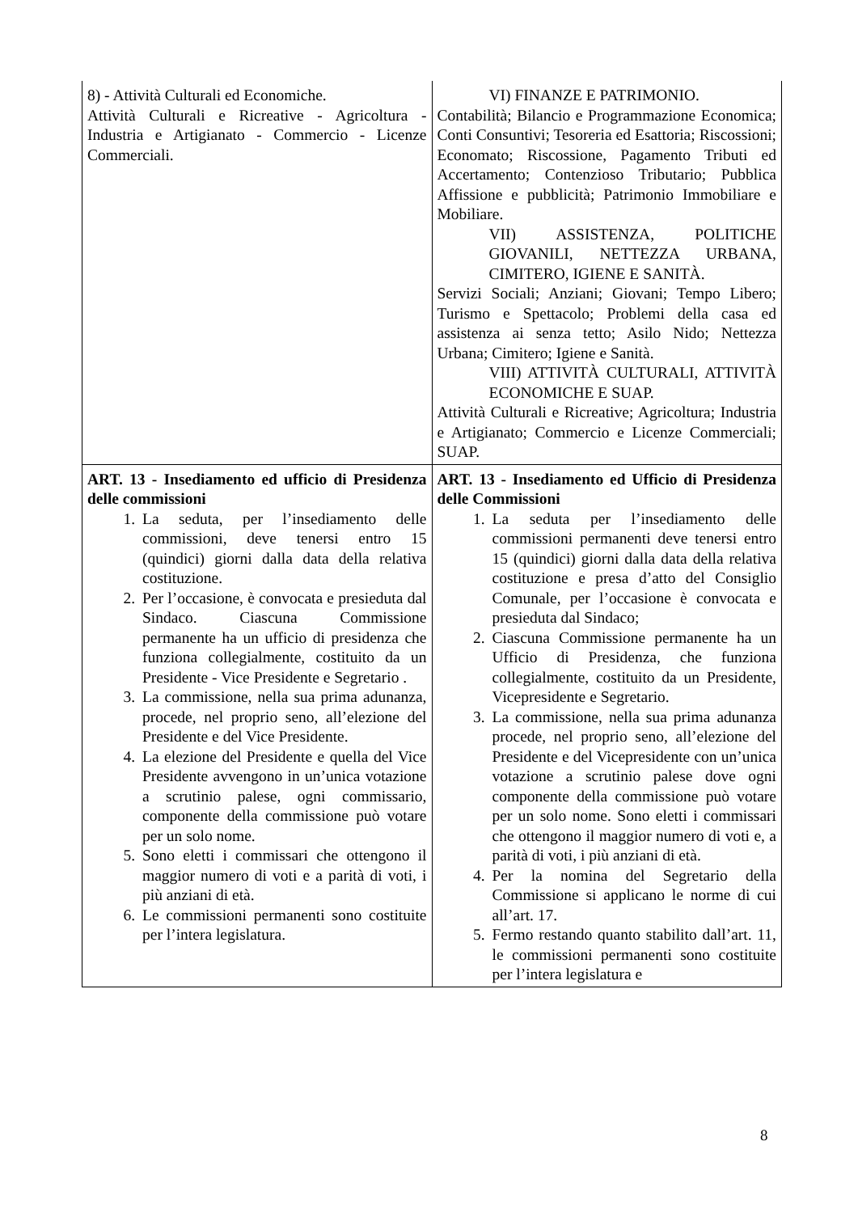| 8) - Attività Culturali ed Economiche. Attività Culturali e Ricreative - Agricoltura - Industria e Artigianato - Commercio - Licenze Commerciali. | VI) FINANZE E PATRIMONIO. Contabilità; Bilancio e Programmazione Economica; Conti Consuntivi; Tesoreria ed Esattoria; Riscossioni; Economato; Riscossione, Pagamento Tributi ed Accertamento; Contenzioso Tributario; Pubblica Affissione e pubblicità; Patrimonio Immobiliare e Mobiliare. VII) ASSISTENZA, POLITICHE GIOVANILI, NETTEZZA URBANA, CIMITERO, IGIENE E SANITÀ. Servizi Sociali; Anziani; Giovani; Tempo Libero; Turismo e Spettacolo; Problemi della casa ed assistenza ai senza tetto; Asilo Nido; Nettezza Urbana; Cimitero; Igiene e Sanità. VIII) ATTIVITÀ CULTURALI, ATTIVITÀ ECONOMICHE E SUAP. Attività Culturali e Ricreative; Agricoltura; Industria e Artigianato; Commercio e Licenze Commerciali; SUAP. |
| ART. 13 - Insediamento ed ufficio di Presidenza delle commissioni 1. La seduta, per l’insediamento delle commissioni, deve tenersi entro 15 (quindici) giorni dalla data della relativa costituzione. 2. Per l’occasione, è convocata e presieduta dal Sindaco. Ciascuna Commissione permanente ha un ufficio di presidenza che funziona collegialmente, costituito da un Presidente - Vice Presidente e Segretario . 3. La commissione, nella sua prima adunanza, procede, nel proprio seno, all’elezione del Presidente e del Vice Presidente. 4. La elezione del Presidente e quella del Vice Presidente avvengono in un’unica votazione a scrutinio palese, ogni commissario, componente della commissione può votare per un solo nome. 5. Sono eletti i commissari che ottengono il maggior numero di voti e a parità di voti, i più anziani di età. 6. Le commissioni permanenti sono costituite per l’intera legislatura. | ART. 13 - Insediamento ed Ufficio di Presidenza delle Commissioni 1. La seduta per l’insediamento delle commissioni permanenti deve tenersi entro 15 (quindici) giorni dalla data della relativa costituzione e presa d’atto del Consiglio Comunale, per l’occasione è convocata e presieduta dal Sindaco; 2. Ciascuna Commissione permanente ha un Ufficio di Presidenza, che funziona collegialmente, costituito da un Presidente, Vicepresidente e Segretario. 3. La commissione, nella sua prima adunanza procede, nel proprio seno, all’elezione del Presidente e del Vicepresidente con un’unica votazione a scrutinio palese dove ogni componente della commissione può votare per un solo nome. Sono eletti i commissari che ottengono il maggior numero di voti e, a parità di voti, i più anziani di età. 4. Per la nomina del Segretario della Commissione si applicano le norme di cui all’art. 17. 5. Fermo restando quanto stabilito dall’art. 11, le commissioni permanenti sono costituite per l’intera legislatura e |
8